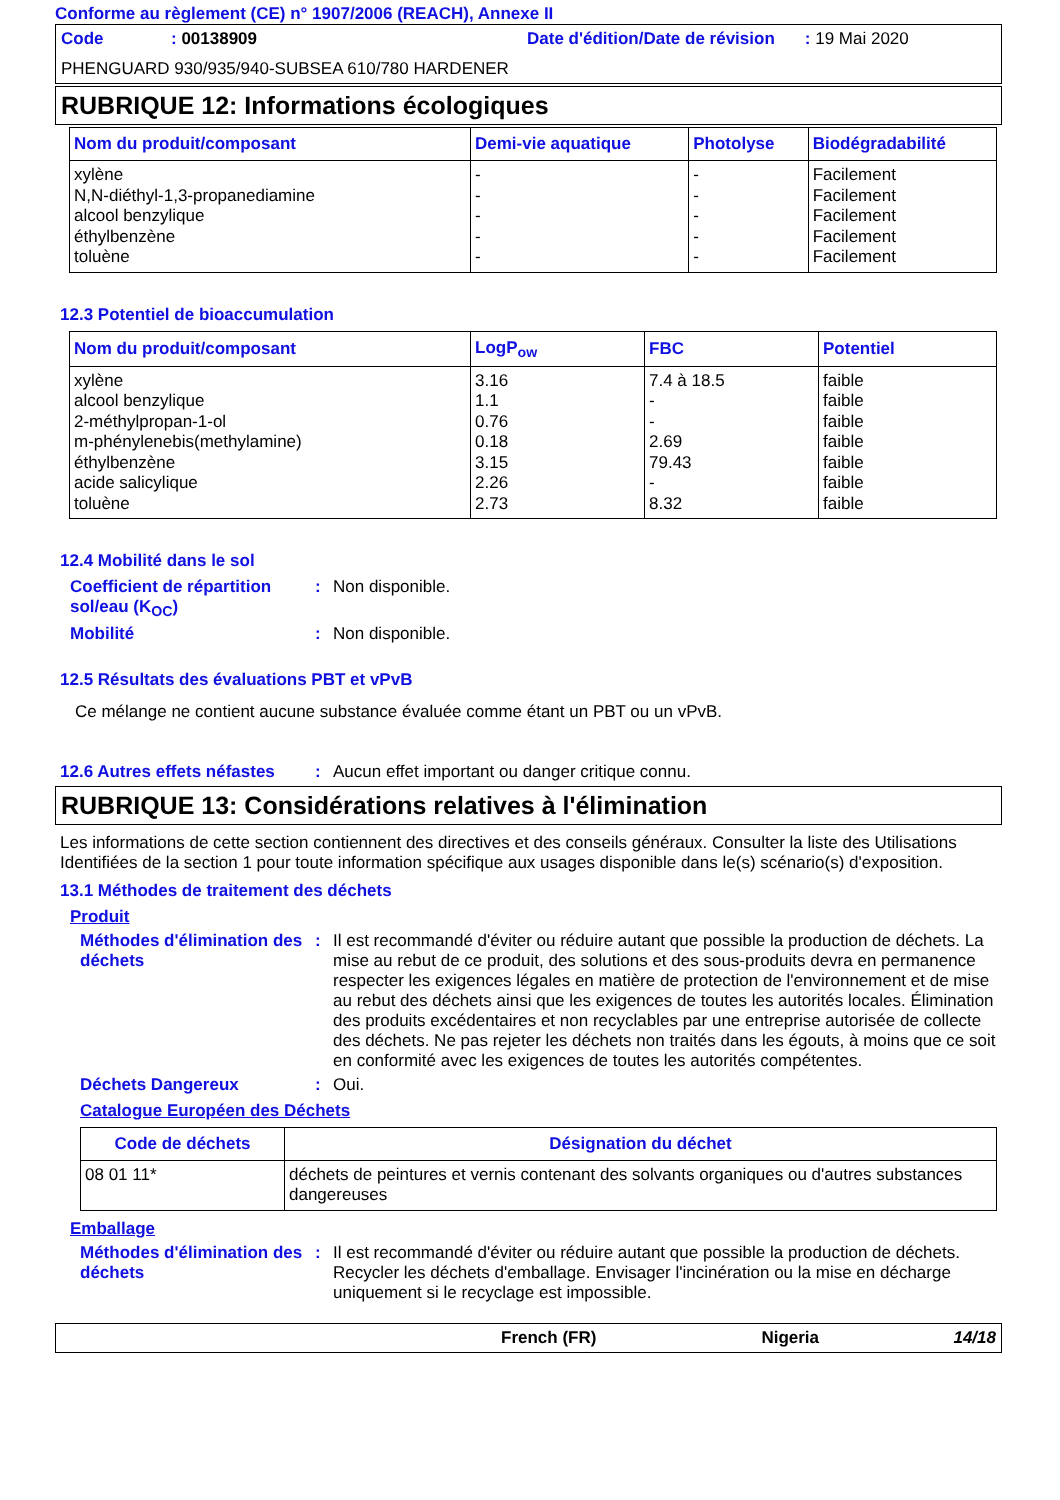Conforme au règlement (CE) n° 1907/2006 (REACH), Annexe II
Code: 00138909 Date d'édition/Date de révision: 19 Mai 2020
PHENGUARD 930/935/940-SUBSEA 610/780 HARDENER
RUBRIQUE 12: Informations écologiques
| Nom du produit/composant | Demi-vie aquatique | Photolyse | Biodégradabilité |
| --- | --- | --- | --- |
| xylène N,N-diéthyl-1,3-propanediamine alcool benzylique éthylbenzène toluène | - - - - - | - - - - - | Facilement Facilement Facilement Facilement Facilement |
12.3 Potentiel de bioaccumulation
| Nom du produit/composant | LogP<sub>ow</sub> | FBC | Potentiel |
| --- | --- | --- | --- |
| xylène alcool benzylique 2-méthylpropan-1-ol m-phénylenebis(methylamine) éthylbenzène acide salicylique toluène | 3.16 1.1 0.76 0.18 3.15 2.26 2.73 | 7.4 à 18.5 - - 2.69 79.43 - 8.32 | faible faible faible faible faible faible faible |
12.4 Mobilité dans le sol
Coefficient de répartition sol/eau (K<sub>OC</sub>): Non disponible.
Mobilité: Non disponible.
12.5 Résultats des évaluations PBT et vPvB
Ce mélange ne contient aucune substance évaluée comme étant un PBT ou un vPvB.
12.6 Autres effets néfastes: Aucun effet important ou danger critique connu.
RUBRIQUE 13: Considérations relatives à l'élimination
Les informations de cette section contiennent des directives et des conseils généraux. Consulter la liste des Utilisations Identifiées de la section 1 pour toute information spécifique aux usages disponible dans le(s) scénario(s) d'exposition.
13.1 Méthodes de traitement des déchets
Produit
Méthodes d'élimination des déchets: Il est recommandé d'éviter ou réduire autant que possible la production de déchets. La mise au rebut de ce produit, des solutions et des sous-produits devra en permanence respecter les exigences légales en matière de protection de l'environnement et de mise au rebut des déchets ainsi que les exigences de toutes les autorités locales. Élimination des produits excédentaires et non recyclables par une entreprise autorisée de collecte des déchets. Ne pas rejeter les déchets non traités dans les égouts, à moins que ce soit en conformité avec les exigences de toutes les autorités compétentes.
Déchets Dangereux: Oui.
Catalogue Européen des Déchets
| Code de déchets | Désignation du déchet |
| --- | --- |
| 08 01 11* | déchets de peintures et vernis contenant des solvants organiques ou d'autres substances dangereuses |
Emballage
Méthodes d'élimination des déchets: Il est recommandé d'éviter ou réduire autant que possible la production de déchets. Recycler les déchets d'emballage. Envisager l'incinération ou la mise en décharge uniquement si le recyclage est impossible.
French (FR) Nigeria 14/18